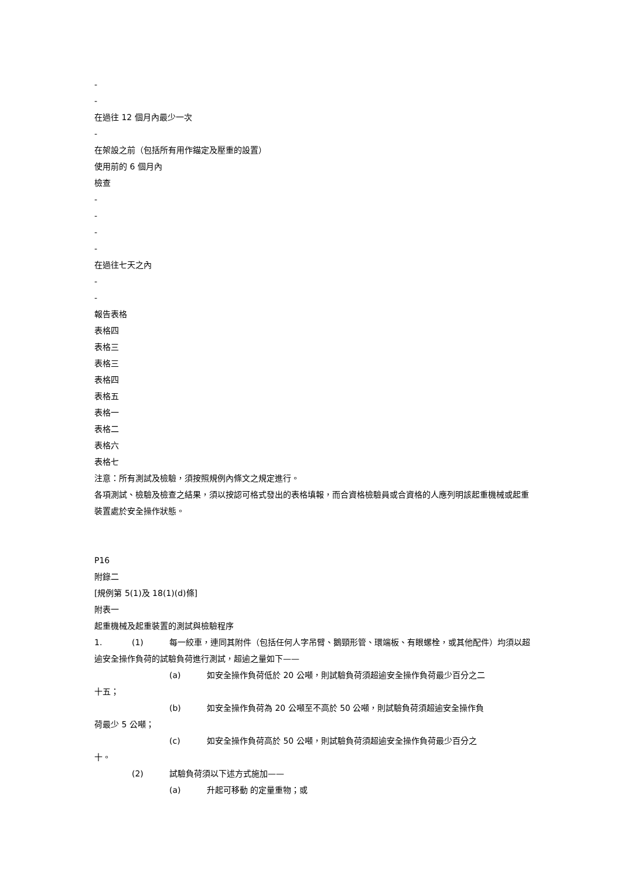-
-
在過往 12 個月內最少一次
-
在架設之前（包括所有用作錨定及壓重的設置）
使用前的 6 個月內
檢查
-
-
-
-
在過往七天之內
-
-
報告表格
表格四
表格三
表格三
表格四
表格五
表格一
表格二
表格六
表格七
注意：所有測試及檢驗，須按照規例內條文之規定進行。
各項測試、檢驗及檢查之結果，須以按認可格式發出的表格填報，而合資格檢驗員或合資格的人應列明該起重機械或起重裝置處於安全操作狀態。
P16
附錄二
[規例第 5(1)及 18(1)(d)條]
附表一
起重機械及起重裝置的測試與檢驗程序
1. (1) 每一絞車，連同其附件（包括任何人字吊臂、鵝頸形管、環端板、有眼螺栓，或其他配件）均須以超逾安全操作負荷的試驗負荷進行測試，超逾之量如下——
(a) 如安全操作負荷低於 20 公噸，則試驗負荷須超逾安全操作負荷最少百分之二
十五；
(b) 如安全操作負荷為 20 公噸至不高於 50 公噸，則試驗負荷須超逾安全操作負
荷最少 5 公噸；
(c) 如安全操作負荷高於 50 公噸，則試驗負荷須超逾安全操作負荷最少百分之
十。
(2) 試驗負荷須以下述方式施加——
(a) 升起可移動 的定量重物；或